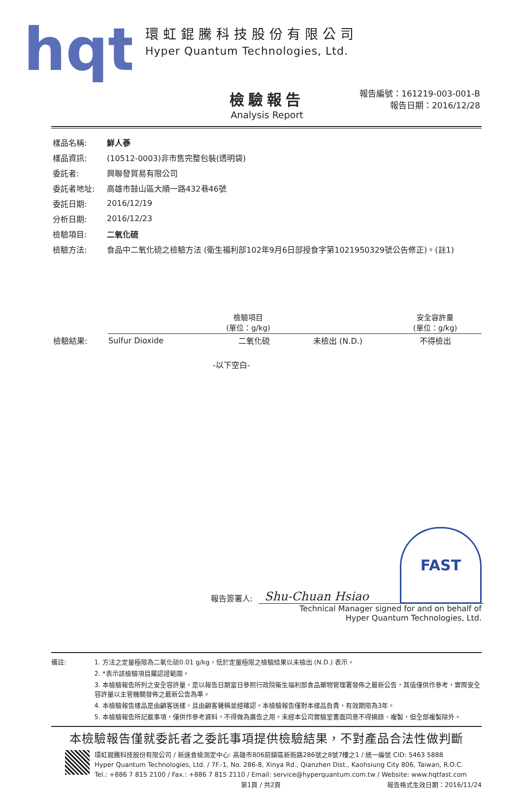hqt
環虹錕騰科技股份有限公司
Hyper Quantum Technologies, Ltd.
檢驗報告
Analysis Report
報告編號：161219-003-001-B
報告日期：2016/12/28
樣品名稱: 鮮人蔘
樣品資訊: (10512-0003)非市售完整包裝(透明袋)
委託者: 興聯發貿易有限公司
委託者地址: 高雄市鼓山區大順一路432巷46號
委託日期: 2016/12/19
分析日期: 2016/12/23
檢驗項目: 二氧化硫
檢驗方法: 食品中二氧化硫之檢驗方法 (衛生福利部102年9月6日部授食字第1021950329號公告修正)。(註1)
| | 檢驗項目 (單位：g/kg) | | | 安全容許量 (單位：g/kg) |
| 檢驗結果: | Sulfur Dioxide | 二氧化硫 | 未檢出 (N.D.) | 不得檢出 |
-以下空白-
報告簽署人: Shu-Chuan Hsiao FAST
Technical Manager signed for and on behalf of
Hyper Quantum Technologies, Ltd.
備註: 1. 方法之定量極限為二氧化硫0.01 g/kg，低於定量極限之檢驗結果以未檢出 (N.D.) 表示。
2. *表示該檢驗項目屬認證範圍。
3. 本檢驗報告所列之安全容許量，是以報告日期當日參照行政院衛生福利部食品藥物管理署發佈之最新公告，其值僅供作參考，實際安全容許量以主管機關發佈之最新公告為準。
4. 本檢驗報告樣品是由顧客送樣，且由顧客聲稱並經確認。本檢驗報告僅對本樣品負責，有效期限為3年。
5. 本檢驗報告所記載事項，僅供作參考資料，不得做為廣告之用。未經本公司實驗室書面同意不得摘錄、複製，但全部複製除外。
本檢驗報告僅就委託者之委託事項提供檢驗結果，不對產品合法性做判斷
環虹錕騰科技股份有限公司 / 新速食檢測定中心: 高雄市806前鎮區新衙路286號之8號7樓之1 / 統一編號 CID: 5463 5888
Hyper Quantum Technologies, Ltd. / 7F.-1, No. 286-8, Xinya Rd., Qianzhen Dist., Kaohsiung City 806, Taiwan, R.O.C.
Tel.: +886 7 815 2100 / Fax.: +886 7 815 2110 / Email: service@hyperquantum.com.tw / Website: www.hqtfast.com
第1頁 / 共2頁 報告格式生效日期：2016/11/24